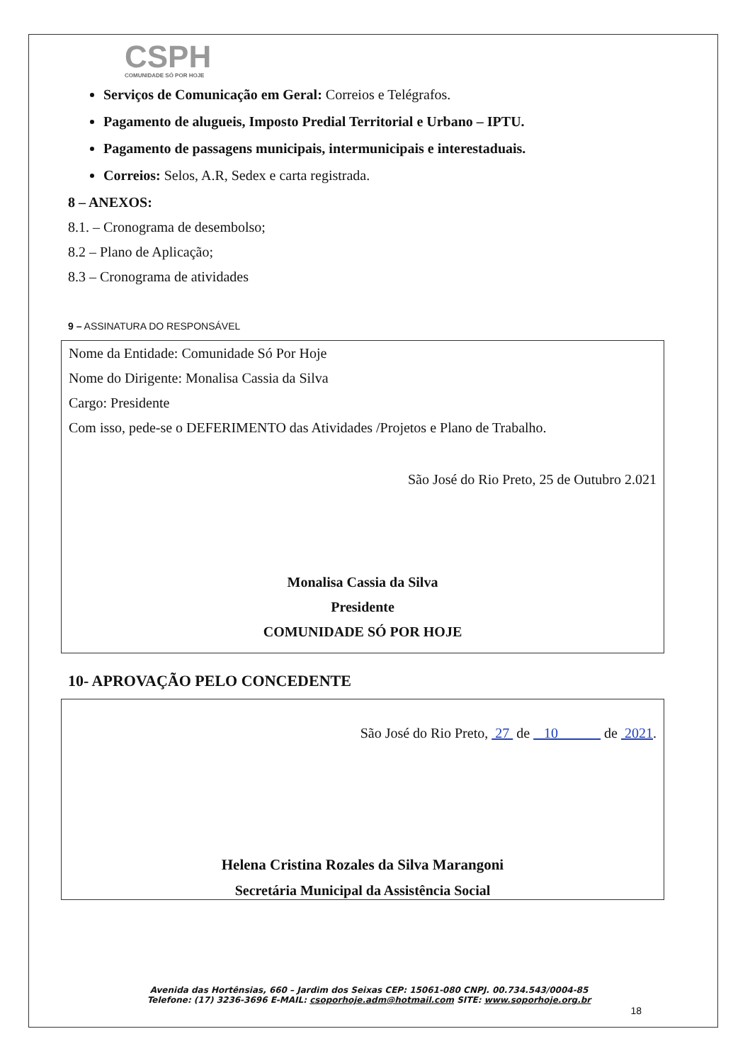CSPH
COMUNIDADE SÓ POR HOJE
Serviços de Comunicação em Geral: Correios e Telégrafos.
Pagamento de alugueis, Imposto Predial Territorial e Urbano – IPTU.
Pagamento de passagens municipais, intermunicipais e interestaduais.
Correios: Selos, A.R, Sedex e carta registrada.
8 – ANEXOS:
8.1. – Cronograma de desembolso;
8.2 – Plano de Aplicação;
8.3 – Cronograma de atividades
9 – ASSINATURA DO RESPONSÁVEL
Nome da Entidade: Comunidade Só Por Hoje
Nome do Dirigente: Monalisa Cassia da Silva
Cargo: Presidente
Com isso, pede-se o DEFERIMENTO das Atividades /Projetos e Plano de Trabalho.
São José do Rio Preto, 25 de Outubro 2.021
Monalisa Cassia da Silva
Presidente
COMUNIDADE SÓ POR HOJE
10- APROVAÇÃO PELO CONCEDENTE
São José do Rio Preto, 27 de 10 de 2021.
Helena Cristina Rozales da Silva Marangoni
Secretária Municipal da Assistência Social
Avenida das Hortênsias, 660 – Jardim dos Seixas CEP: 15061-080 CNPJ. 00.734.543/0004-85
Telefone: (17) 3236-3696 E-MAIL: csoporhoje.adm@hotmail.com SITE: www.soporhoje.org.br
18